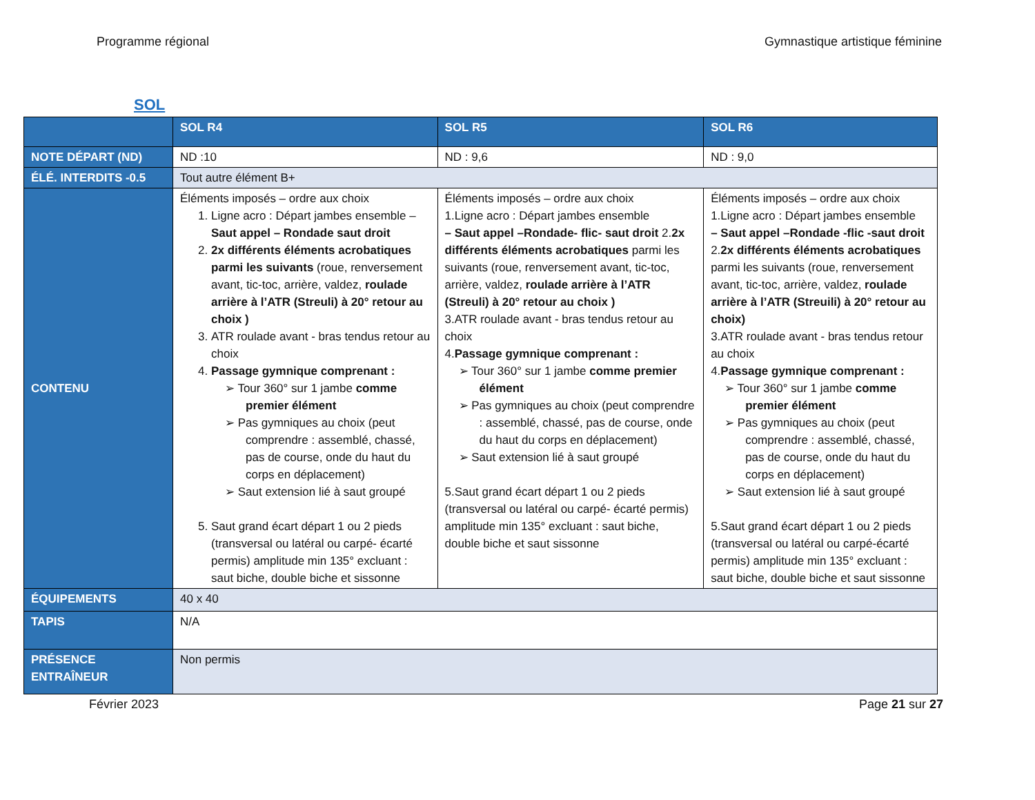Programme régional Gymnastique artistique féminine
SOL
| | SOL R4 | SOL R5 | SOL R6 |
| --- | --- | --- | --- |
| NOTE DÉPART (ND) | ND :10 | ND : 9,6 | ND : 9,0 |
| ÉLÉ. INTERDITS -0.5 | Tout autre élément B+ | | |
| CONTENU | Éléments imposés – ordre aux choix 1. Ligne acro : Départ jambes ensemble – Saut appel – Rondade saut droit 2. 2x différents éléments acrobatiques parmi les suivants (roue, renversement avant, tic-toc, arrière, valdez, roulade arrière à l’ATR (Streuli) à 20° retour au choix ) 3. ATR roulade avant - bras tendus retour au choix 4. Passage gymnique comprenant : ➢ Tour 360° sur 1 jambe comme premier élément ➢ Pas gymniques au choix (peut comprendre : assemblé, chassé, pas de course, onde du haut du corps en déplacement) ➢ Saut extension lié à saut groupé 5. Saut grand écart départ 1 ou 2 pieds (transversal ou latéral ou carpé- écarté permis) amplitude min 135° excluant : saut biche, double biche et sissonne | Éléments imposés – ordre aux choix 1.Ligne acro : Départ jambes ensemble – Saut appel –Rondade- flic- saut droit 2. 2x différents éléments acrobatiques parmi les suivants (roue, renversement avant, tic-toc, arrière, valdez, roulade arrière à l’ATR (Streuli) à 20° retour au choix ) 3.ATR roulade avant - bras tendus retour au choix 4. Passage gymnique comprenant : ➢ Tour 360° sur 1 jambe comme premier élément ➢ Pas gymniques au choix (peut comprendre : assemblé, chassé, pas de course, onde du haut du corps en déplacement) ➢ Saut extension lié à saut groupé 5.Saut grand écart départ 1 ou 2 pieds (transversal ou latéral ou carpé- écarté permis) amplitude min 135° excluant : saut biche, double biche et saut sissonne | Éléments imposés – ordre aux choix 1.Ligne acro : Départ jambes ensemble – Saut appel –Rondade -flic -saut droit 2. 2x différents éléments acrobatiques parmi les suivants (roue, renversement avant, tic-toc, arrière, valdez, roulade arrière à l’ATR (Streuili) à 20° retour au choix) 3.ATR roulade avant - bras tendus retour au choix 4. Passage gymnique comprenant : ➢ Tour 360° sur 1 jambe comme premier élément ➢ Pas gymniques au choix (peut comprendre : assemblé, chassé, pas de course, onde du haut du corps en déplacement) ➢ Saut extension lié à saut groupé 5.Saut grand écart départ 1 ou 2 pieds (transversal ou latéral ou carpé-écarté permis) amplitude min 135° excluant : saut biche, double biche et saut sissonne |
| ÉQUIPEMENTS | 40 x 40 | | |
| TAPIS | N/A | | |
| PRÉSENCE ENTRAÎNEUR | Non permis | | |
Février 2023 Page 21 sur 27